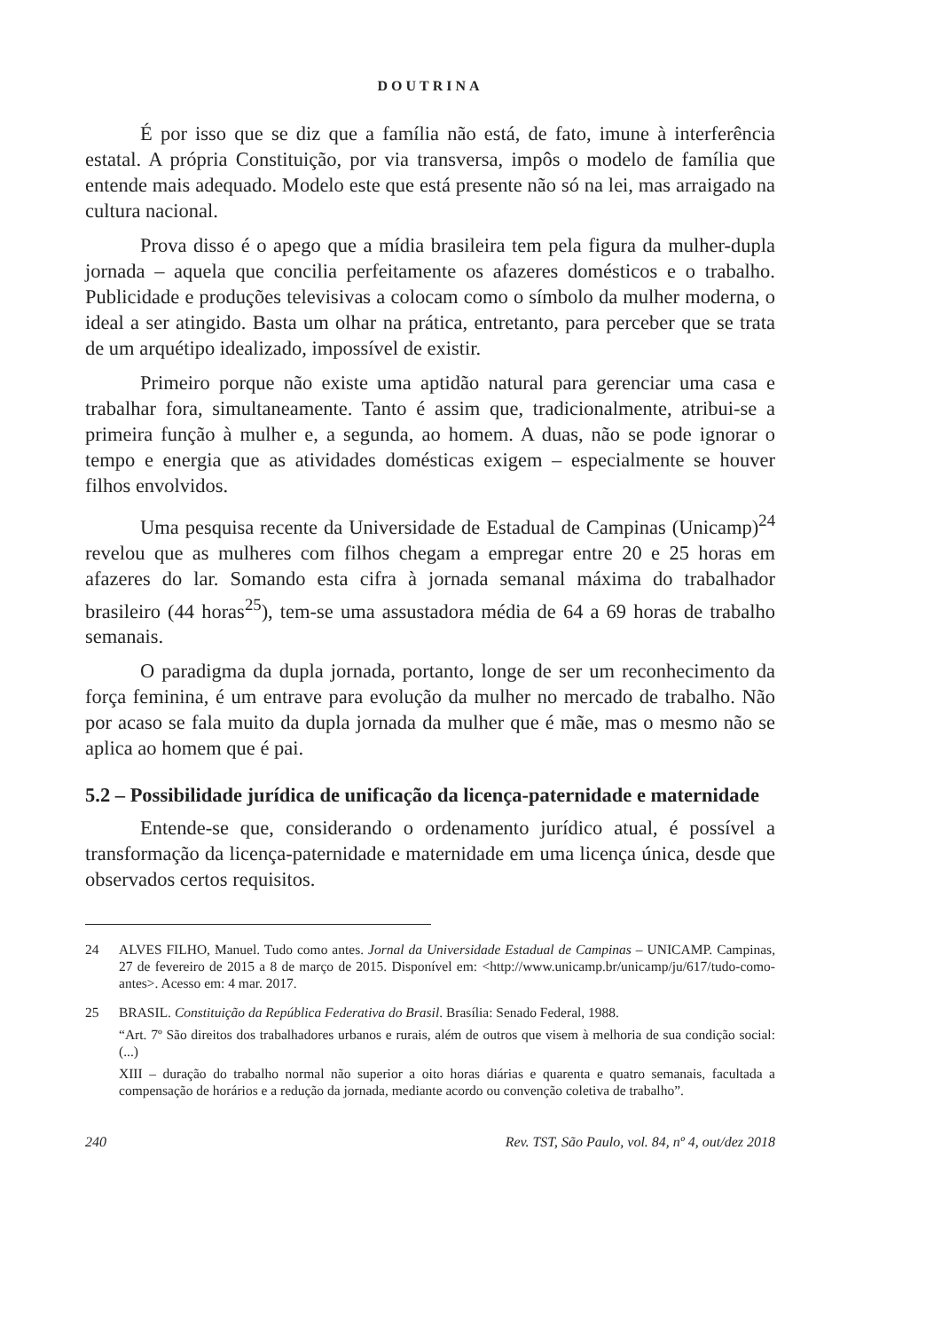DOUTRINA
É por isso que se diz que a família não está, de fato, imune à interferência estatal. A própria Constituição, por via transversa, impôs o modelo de família que entende mais adequado. Modelo este que está presente não só na lei, mas arraigado na cultura nacional.
Prova disso é o apego que a mídia brasileira tem pela figura da mulher-dupla jornada – aquela que concilia perfeitamente os afazeres domésticos e o trabalho. Publicidade e produções televisivas a colocam como o símbolo da mulher moderna, o ideal a ser atingido. Basta um olhar na prática, entretanto, para perceber que se trata de um arquétipo idealizado, impossível de existir.
Primeiro porque não existe uma aptidão natural para gerenciar uma casa e trabalhar fora, simultaneamente. Tanto é assim que, tradicionalmente, atribui-se a primeira função à mulher e, a segunda, ao homem. A duas, não se pode ignorar o tempo e energia que as atividades domésticas exigem – especialmente se houver filhos envolvidos.
Uma pesquisa recente da Universidade de Estadual de Campinas (Unicamp)<sup>24</sup> revelou que as mulheres com filhos chegam a empregar entre 20 e 25 horas em afazeres do lar. Somando esta cifra à jornada semanal máxima do trabalhador brasileiro (44 horas<sup>25</sup>), tem-se uma assustadora média de 64 a 69 horas de trabalho semanais.
O paradigma da dupla jornada, portanto, longe de ser um reconhecimento da força feminina, é um entrave para evolução da mulher no mercado de trabalho. Não por acaso se fala muito da dupla jornada da mulher que é mãe, mas o mesmo não se aplica ao homem que é pai.
5.2 – Possibilidade jurídica de unificação da licença-paternidade e maternidade
Entende-se que, considerando o ordenamento jurídico atual, é possível a transformação da licença-paternidade e maternidade em uma licença única, desde que observados certos requisitos.
24 ALVES FILHO, Manuel. Tudo como antes. Jornal da Universidade Estadual de Campinas – UNICAMP. Campinas, 27 de fevereiro de 2015 a 8 de março de 2015. Disponível em: <http://www.unicamp.br/unicamp/ju/617/tudo-como-antes>. Acesso em: 4 mar. 2017.
25 BRASIL. Constituição da República Federativa do Brasil. Brasília: Senado Federal, 1988.
“Art. 7º São direitos dos trabalhadores urbanos e rurais, além de outros que visem à melhoria de sua condição social: (...)
XIII – duração do trabalho normal não superior a oito horas diárias e quarenta e quatro semanais, facultada a compensação de horários e a redução da jornada, mediante acordo ou convenção coletiva de trabalho”.
240 Rev. TST, São Paulo, vol. 84, nº 4, out/dez 2018